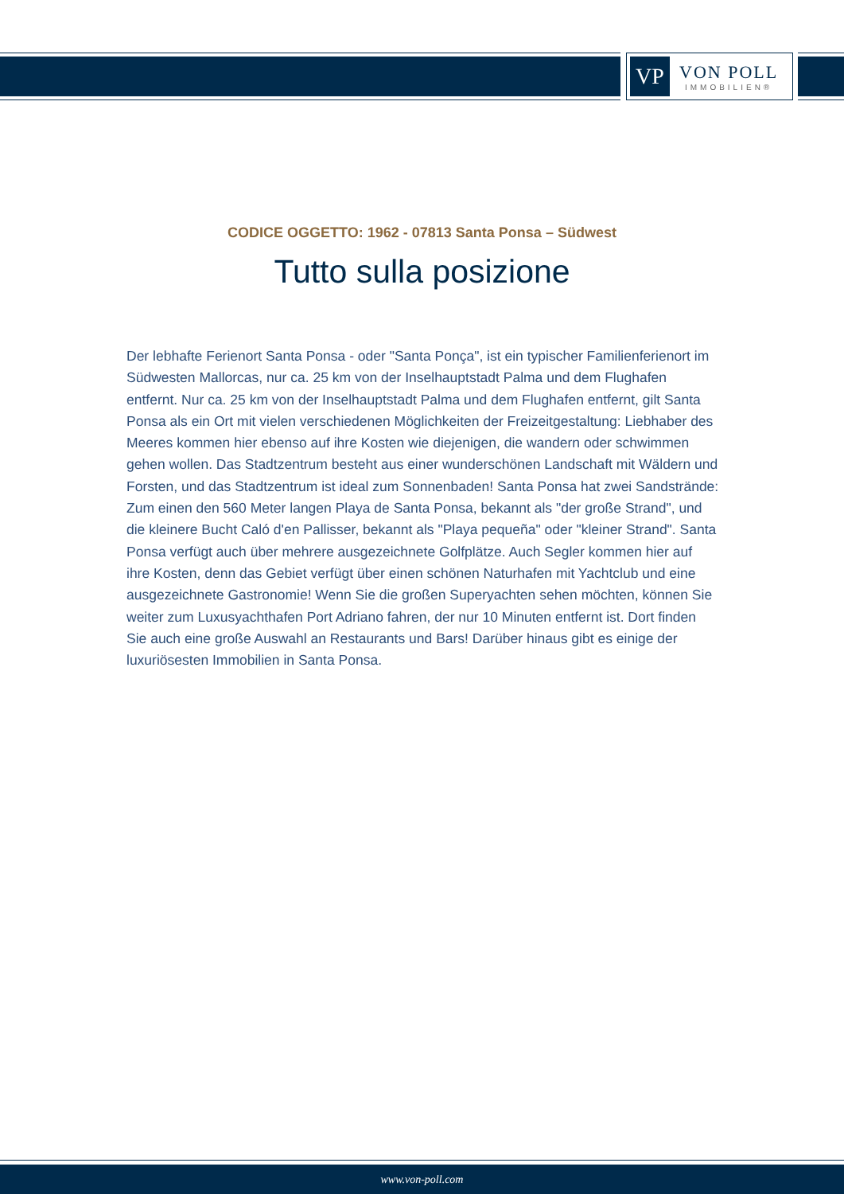VP
VON POLL
IMMOBILIEN®
CODICE OGGETTO: 1962 - 07813 Santa Ponsa – Südwest
Tutto sulla posizione
Der lebhafte Ferienort Santa Ponsa - oder "Santa Ponça", ist ein typischer Familienferienort im Südwesten Mallorcas, nur ca. 25 km von der Inselhauptstadt Palma und dem Flughafen entfernt. Nur ca. 25 km von der Inselhauptstadt Palma und dem Flughafen entfernt, gilt Santa Ponsa als ein Ort mit vielen verschiedenen Möglichkeiten der Freizeitgestaltung: Liebhaber des Meeres kommen hier ebenso auf ihre Kosten wie diejenigen, die wandern oder schwimmen gehen wollen. Das Stadtzentrum besteht aus einer wunderschönen Landschaft mit Wäldern und Forsten, und das Stadtzentrum ist ideal zum Sonnenbaden! Santa Ponsa hat zwei Sandstrände: Zum einen den 560 Meter langen Playa de Santa Ponsa, bekannt als "der große Strand", und die kleinere Bucht Caló d'en Pallisser, bekannt als "Playa pequeña" oder "kleiner Strand". Santa Ponsa verfügt auch über mehrere ausgezeichnete Golfplätze. Auch Segler kommen hier auf ihre Kosten, denn das Gebiet verfügt über einen schönen Naturhafen mit Yachtclub und eine ausgezeichnete Gastronomie! Wenn Sie die großen Superyachten sehen möchten, können Sie weiter zum Luxusyachthafen Port Adriano fahren, der nur 10 Minuten entfernt ist. Dort finden Sie auch eine große Auswahl an Restaurants und Bars! Darüber hinaus gibt es einige der luxuriösesten Immobilien in Santa Ponsa.
www.von-poll.com